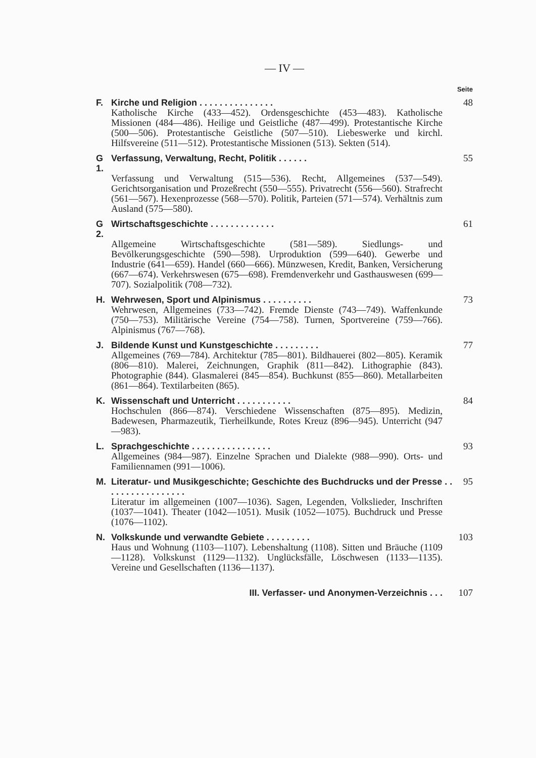— IV —
Seite
F. Kirche und Religion . . . . . . . . . . . . . . . 48
Katholische Kirche (433—452). Ordensgeschichte (453—483). Katholische Missionen (484—486). Heilige und Geistliche (487—499). Protestantische Kirche (500—506). Protestantische Geistliche (507—510). Liebeswerke und kirchl. Hilfsvereine (511—512). Protestantische Missionen (513). Sekten (514).
G 1. Verfassung, Verwaltung, Recht, Politik . . . . . . 55
Verfassung und Verwaltung (515—536). Recht, Allgemeines (537—549). Gerichtsorganisation und Prozeßrecht (550—555). Privatrecht (556—560). Strafrecht (561—567). Hexenprozesse (568—570). Politik, Parteien (571—574). Verhältnis zum Ausland (575—580).
G 2. Wirtschaftsgeschichte . . . . . . . . . . . . . 61
Allgemeine Wirtschaftsgeschichte (581—589). Siedlungs- und Bevölkerungsgeschichte (590—598). Urproduktion (599—640). Gewerbe und Industrie (641—659). Handel (660—666). Münzwesen, Kredit, Banken, Versicherung (667—674). Verkehrswesen (675—698). Fremdenverkehr und Gasthauswesen (699—707). Sozialpolitik (708—732).
H. Wehrwesen, Sport und Alpinismus . . . . . . . . . . 73
Wehrwesen, Allgemeines (733—742). Fremde Dienste (743—749). Waffenkunde (750—753). Militärische Vereine (754—758). Turnen, Sportvereine (759—766). Alpinismus (767—768).
J. Bildende Kunst und Kunstgeschichte . . . . . . . . . 77
Allgemeines (769—784). Architektur (785—801). Bildhauerei (802—805). Keramik (806—810). Malerei, Zeichnungen, Graphik (811—842). Lithographie (843). Photographie (844). Glasmalerei (845—854). Buchkunst (855—860). Metallarbeiten (861—864). Textilarbeiten (865).
K. Wissenschaft und Unterricht . . . . . . . . . . . 84
Hochschulen (866—874). Verschiedene Wissenschaften (875—895). Medizin, Badewesen, Pharmazeutik, Tierheilkunde, Rotes Kreuz (896—945). Unterricht (947—983).
L. Sprachgeschichte . . . . . . . . . . . . . . . . 93
Allgemeines (984—987). Einzelne Sprachen und Dialekte (988—990). Orts- und Familiennamen (991—1006).
M. Literatur- und Musikgeschichte; Geschichte des Buchdrucks und der Presse . . . . . . . . . . . . . . . . . 95
Literatur im allgemeinen (1007—1036). Sagen, Legenden, Volkslieder, Inschriften (1037—1041). Theater (1042—1051). Musik (1052—1075). Buchdruck und Presse (1076—1102).
N. Volkskunde und verwandte Gebiete . . . . . . . . . 103
Haus und Wohnung (1103—1107). Lebenshaltung (1108). Sitten und Bräuche (1109—1128). Volkskunst (1129—1132). Unglücksfälle, Löschwesen (1133—1135). Vereine und Gesellschaften (1136—1137).
III. Verfasser- und Anonymen-Verzeichnis . . . 107